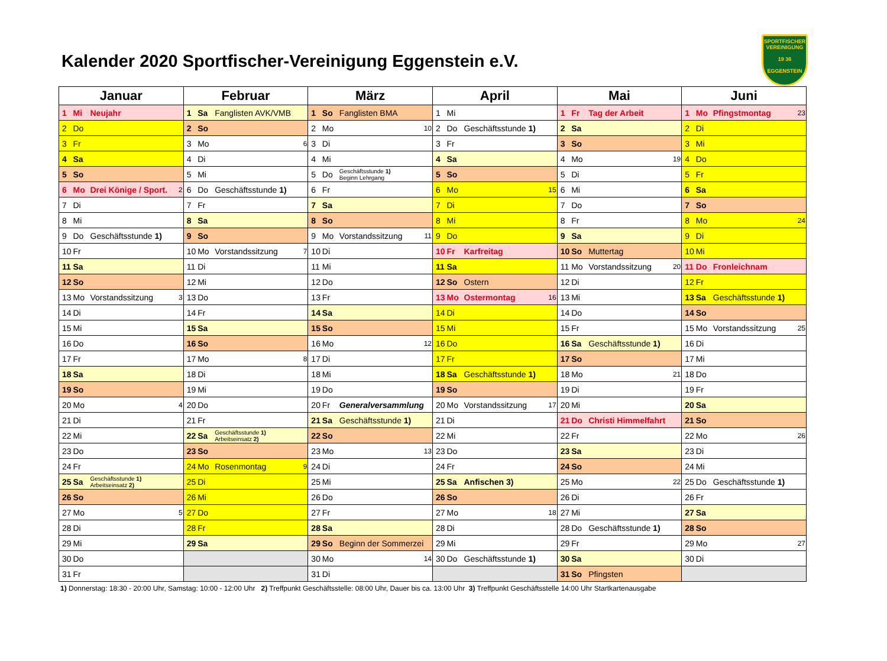Kalender 2020 Sportfischer-Vereinigung Eggenstein e.V.
SPORTFISCHER
VEREINIGUNG
19 36
EGGENSTEIN
| Januar | | | | Februar | | | | März | | | | April | | | | Mai | | | | Juni | | | |
| --- | --- | --- | --- | --- | --- | --- | --- | --- | --- | --- | --- | --- | --- | --- | --- | --- | --- | --- | --- | --- | --- | --- | --- |
| 1 | Mi | Neujahr | | 1 | Sa | Fanglisten AVK/VMB | | 1 | So | Fanglisten BMA | | 1 | Mi | | | 1 | Fr | Tag der Arbeit | | 1 | Mo | Pfingstmontag | 23 |
| 2 | Do | | | 2 | So | | | 2 | Mo | | 10 | 2 | Do | Geschäftsstunde 1) | | 2 | Sa | | | 2 | Di | | |
| 3 | Fr | | | 3 | Mo | | 6 | 3 | Di | | | 3 | Fr | | | 3 | So | | | 3 | Mi | | |
| 4 | Sa | | | 4 | Di | | | 4 | Mi | | | 4 | Sa | | | 4 | Mo | | 19 | 4 | Do | | |
| 5 | So | | | 5 | Mi | | | 5 | Do | Geschäftsstunde 1) Beginn Lehrgang | | 5 | So | | | 5 | Di | | | 5 | Fr | | |
| 6 | Mo | Drei Könige / Sport. | 2 | 6 | Do | Geschäftsstunde 1) | | 6 | Fr | | | 6 | Mo | | 15 | 6 | Mi | | | 6 | Sa | | |
| 7 | Di | | | 7 | Fr | | | 7 | Sa | | | 7 | Di | | | 7 | Do | | | 7 | So | | |
| 8 | Mi | | | 8 | Sa | | | 8 | So | | | 8 | Mi | | | 8 | Fr | | | 8 | Mo | | 24 |
| 9 | Do | Geschäftsstunde 1) | | 9 | So | | | 9 | Mo | Vorstandssitzung | 11 | 9 | Do | | | 9 | Sa | | | 9 | Di | | |
| 10 | Fr | | | 10 | Mo | Vorstandssitzung | 7 | 10 | Di | | | 10 | Fr | Karfreitag | | 10 | So | Muttertag | | 10 | Mi | | |
| 11 | Sa | | | 11 | Di | | | 11 | Mi | | | 11 | Sa | | | 11 | Mo | Vorstandssitzung | 20 | 11 | Do | Fronleichnam | |
| 12 | So | | | 12 | Mi | | | 12 | Do | | | 12 | So | Ostern | | 12 | Di | | | 12 | Fr | | |
| 13 | Mo | Vorstandssitzung | 3 | 13 | Do | | | 13 | Fr | | | 13 | Mo | Ostermontag | 16 | 13 | Mi | | | 13 | Sa | Geschäftsstunde 1) | |
| 14 | Di | | | 14 | Fr | | | 14 | Sa | | | 14 | Di | | | 14 | Do | | | 14 | So | | |
| 15 | Mi | | | 15 | Sa | | | 15 | So | | | 15 | Mi | | | 15 | Fr | | | 15 | Mo | Vorstandssitzung | 25 |
| 16 | Do | | | 16 | So | | | 16 | Mo | | 12 | 16 | Do | | | 16 | Sa | Geschäftsstunde 1) | | 16 | Di | | |
| 17 | Fr | | | 17 | Mo | | 8 | 17 | Di | | | 17 | Fr | | | 17 | So | | | 17 | Mi | | |
| 18 | Sa | | | 18 | Di | | | 18 | Mi | | | 18 | Sa | Geschäftsstunde 1) | | 18 | Mo | | 21 | 18 | Do | | |
| 19 | So | | | 19 | Mi | | | 19 | Do | | | 19 | So | | | 19 | Di | | | 19 | Fr | | |
| 20 | Mo | | 4 | 20 | Do | | | 20 | Fr | Generalversammlung | | 20 | Mo | Vorstandssitzung | 17 | 20 | Mi | | | 20 | Sa | | |
| 21 | Di | | | 21 | Fr | | | 21 | Sa | Geschäftsstunde 1) | | 21 | Di | | | 21 | Do | Christi Himmelfahrt | | 21 | So | | |
| 22 | Mi | | | 22 | Sa | Geschäftsstunde 1) Arbeitseinsatz 2) | | 22 | So | | | 22 | Mi | | | 22 | Fr | | | 22 | Mo | | 26 |
| 23 | Do | | | 23 | So | | | 23 | Mo | | 13 | 23 | Do | | | 23 | Sa | | | 23 | Di | | |
| 24 | Fr | | | 24 | Mo | Rosenmontag | 9 | 24 | Di | | | 24 | Fr | | | 24 | So | | | 24 | Mi | | |
| 25 | Sa | Geschäftsstunde 1) Arbeitseinsatz 2) | | 25 | Di | | | 25 | Mi | | | 25 | Sa | Anfischen 3) | | 25 | Mo | | 22 | 25 | Do | Geschäftsstunde 1) | |
| 26 | So | | | 26 | Mi | | | 26 | Do | | | 26 | So | | | 26 | Di | | | 26 | Fr | | |
| 27 | Mo | | 5 | 27 | Do | | | 27 | Fr | | | 27 | Mo | | 18 | 27 | Mi | | | 27 | Sa | | |
| 28 | Di | | | 28 | Fr | | | 28 | Sa | | | 28 | Di | | | 28 | Do | Geschäftsstunde 1) | | 28 | So | | |
| 29 | Mi | | | 29 | Sa | | | 29 | So | Beginn der Sommerzeit | | 29 | Mi | | | 29 | Fr | | | 29 | Mo | | 27 |
| 30 | Do | | | | | | | 30 | Mo | | 14 | 30 | Do | Geschäftsstunde 1) | | 30 | Sa | | | 30 | Di | | |
| 31 | Fr | | | | | | | 31 | Di | | | | | | | 31 | So | Pfingsten | | | | | |
1) Donnerstag: 18:30 - 20:00 Uhr, Samstag: 10:00 - 12:00 Uhr 2) Treffpunkt Geschäftsstelle: 08:00 Uhr, Dauer bis ca. 13:00 Uhr 3) Treffpunkt Geschäftsstelle 14:00 Uhr Startkartenausgabe